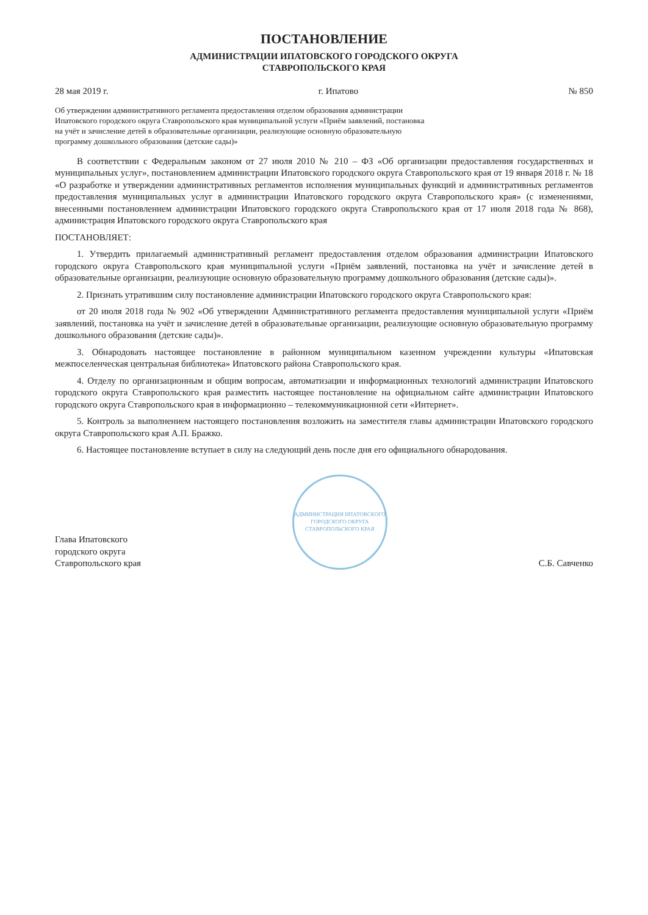ПОСТАНОВЛЕНИЕ
АДМИНИСТРАЦИИ ИПАТОВСКОГО ГОРОДСКОГО ОКРУГА
СТАВРОПОЛЬСКОГО КРАЯ
28 мая 2019 г. г. Ипатово № 850
Об утверждении административного регламента предоставления отделом образования администрации Ипатовского городского округа Ставропольского края муниципальной услуги «Приём заявлений, постановка на учёт и зачисление детей в образовательные организации, реализующие основную образовательную программу дошкольного образования (детские сады)»
В соответствии с Федеральным законом от 27 июля 2010 № 210 – ФЗ «Об организации предоставления государственных и муниципальных услуг», постановлением администрации Ипатовского городского округа Ставропольского края от 19 января 2018 г. № 18 «О разработке и утверждении административных регламентов исполнения муниципальных функций и административных регламентов предоставления муниципальных услуг в администрации Ипатовского городского округа Ставропольского края» (с изменениями, внесенными постановлением администрации Ипатовского городского округа Ставропольского края от 17 июля 2018 года № 868), администрация Ипатовского городского округа Ставропольского края
ПОСТАНОВЛЯЕТ:
1. Утвердить прилагаемый административный регламент предоставления отделом образования администрации Ипатовского городского округа Ставропольского края муниципальной услуги «Приём заявлений, постановка на учёт и зачисление детей в образовательные организации, реализующие основную образовательную программу дошкольного образования (детские сады)».
2. Признать утратившим силу постановление администрации Ипатовского городского округа Ставропольского края:
от 20 июля 2018 года № 902 «Об утверждении Административного регламента предоставления муниципальной услуги «Приём заявлений, постановка на учёт и зачисление детей в образовательные организации, реализующие основную образовательную программу дошкольного образования (детские сады)».
3. Обнародовать настоящее постановление в районном муниципальном казенном учреждении культуры «Ипатовская межпоселенческая центральная библиотека» Ипатовского района Ставропольского края.
4. Отделу по организационным и общим вопросам, автоматизации и информационных технологий администрации Ипатовского городского округа Ставропольского края разместить настоящее постановление на официальном сайте администрации Ипатовского городского округа Ставропольского края в информационно – телекоммуникационной сети «Интернет».
5. Контроль за выполнением настоящего постановления возложить на заместителя главы администрации Ипатовского городского округа Ставропольского края А.П. Бражко.
6. Настоящее постановление вступает в силу на следующий день после дня его официального обнародования.
Глава Ипатовского
городского округа
Ставропольского края
АДМИНИСТРАЦИЯ ИПАТОВСКОГО ГОРОДСКОГО ОКРУГА СТАВРОПОЛЬСКОГО КРАЯ
С.Б. Савченко